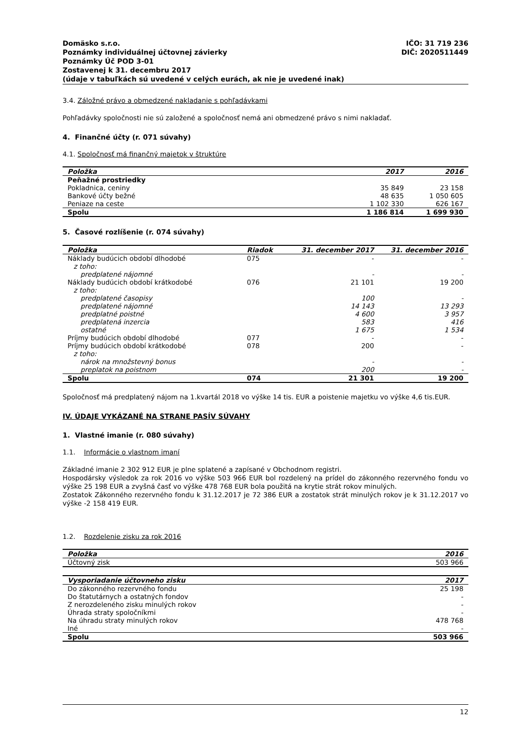Domäsko s.r.o.
Poznámky individuálnej účtovnej závierky
Poznámky Úč POD 3-01
Zostavenej k 31. decembru 2017
(údaje v tabuľkách sú uvedené v celých eurách, ak nie je uvedené inak)
IČO: 31 719 236
DIČ: 2020511449
3.4. Záložné právo a obmedzené nakladanie s pohľadávkami
Pohľadávky spoločnosti nie sú založené a spoločnosť nemá ani obmedzené právo s nimi nakladať.
4. Finančné účty (r. 071 súvahy)
4.1. Spoločnosť má finančný majetok v štruktúre
| Položka | 2017 | 2016 |
| --- | --- | --- |
| Peňažné prostriedky | | |
| Pokladnica, ceniny | 35 849 | 23 158 |
| Bankové účty bežné | 48 635 | 1 050 605 |
| Peniaze na ceste | 1 102 330 | 626 167 |
| Spolu | 1 186 814 | 1 699 930 |
5. Časové rozlíšenie (r. 074 súvahy)
| Položka | Riadok | 31. december 2017 | 31. december 2016 |
| --- | --- | --- | --- |
| Náklady budúcich období dlhodobé | 075 | - | - |
| z toho: | | | |
| predplatené nájomné | | - | - |
| Náklady budúcich období krátkodobé | 076 | 21 101 | 19 200 |
| z toho: | | | |
| predplatené časopisy | | 100 | - |
| predplatené nájomné | | 14 143 | 13 293 |
| predplatné poistné | | 4 600 | 3 957 |
| predplatená inzercia | | 583 | 416 |
| ostatné | | 1 675 | 1 534 |
| Príjmy budúcich období dlhodobé | 077 | - | - |
| Príjmy budúcich období krátkodobé | 078 | 200 | - |
| z toho: | | | |
| nárok na množstevný bonus | | - | - |
| preplatok na poistnom | | 200 | - |
| Spolu | 074 | 21 301 | 19 200 |
Spoločnosť má predplatený nájom na 1.kvartál 2018 vo výške 14 tis. EUR a poistenie majetku vo výške 4,6 tis.EUR.
IV. ÚDAJE VYKÁZANÉ NA STRANE PASÍV SÚVAHY
1. Vlastné imanie (r. 080 súvahy)
1.1. Informácie o vlastnom imaní
Základné imanie 2 302 912 EUR je plne splatené a zapísané v Obchodnom registri.
Hospodársky výsledok za rok 2016 vo výške 503 966 EUR bol rozdelený na prídel do zákonného rezervného fondu vo výške 25 198 EUR a zvyšná časť vo výške 478 768 EUR bola použitá na krytie strát rokov minulých.
Zostatok Zákonného rezervného fondu k 31.12.2017 je 72 386 EUR a zostatok strát minulých rokov je k 31.12.2017 vo výške -2 158 419 EUR.
1.2. Rozdelenie zisku za rok 2016
| Položka | 2016 |
| --- | --- |
| Účtovný zisk | 503 966 |
| Vysporiadanie účtovneho zisku | 2017 |
| --- | --- |
| Do zákonného rezervného fondu | 25 198 |
| Do štatutárnych a ostatných fondov | - |
| Z nerozdeleného zisku minulých rokov | - |
| Úhrada straty spoločníkmi | - |
| Na úhradu straty minulých rokov | 478 768 |
| Iné | - |
| Spolu | 503 966 |
12